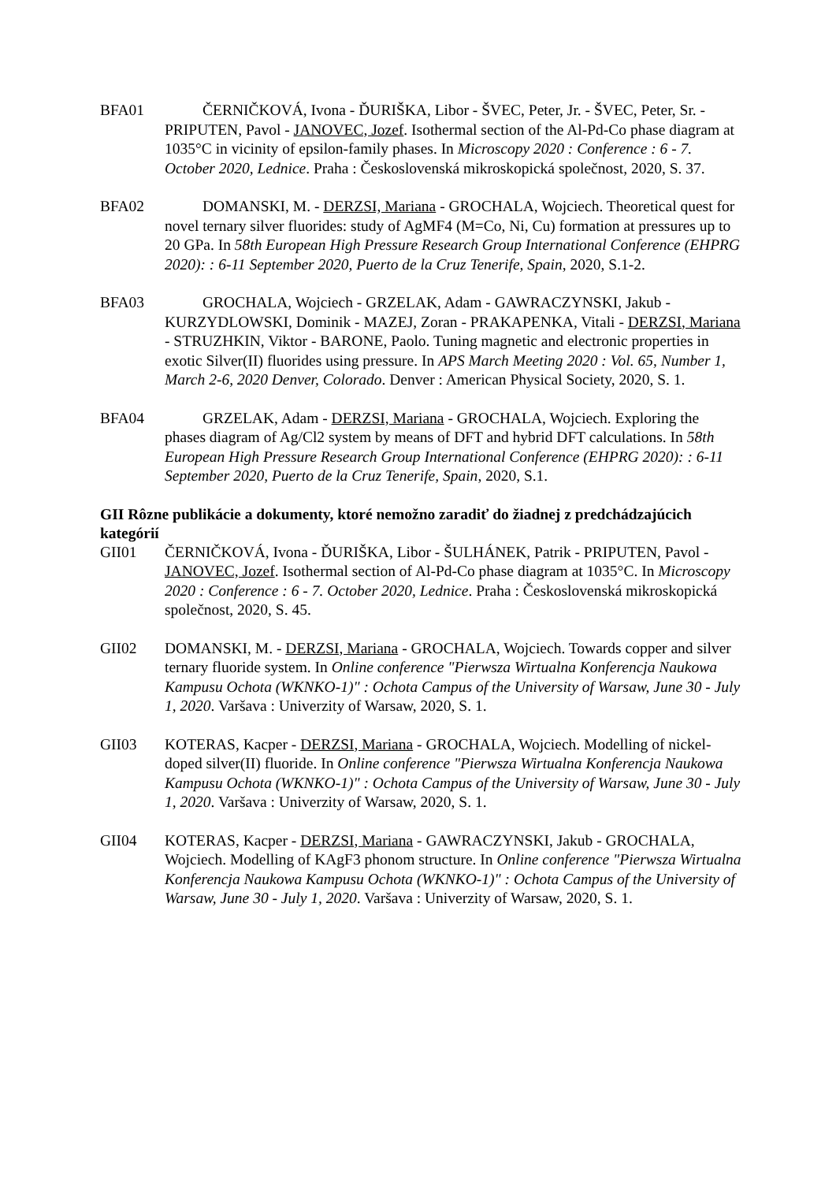BFA01 ČERNIČKOVÁ, Ivona - ĎURIŠKA, Libor - ŠVEC, Peter, Jr. - ŠVEC, Peter, Sr. - PRIPUTEN, Pavol - JANOVEC, Jozef. Isothermal section of the Al-Pd-Co phase diagram at 1035°C in vicinity of epsilon-family phases. In Microscopy 2020 : Conference : 6 - 7. October 2020, Lednice. Praha : Československá mikroskopická společnost, 2020, S. 37.
BFA02 DOMANSKI, M. - DERZSI, Mariana - GROCHALA, Wojciech. Theoretical quest for novel ternary silver fluorides: study of AgMF4 (M=Co, Ni, Cu) formation at pressures up to 20 GPa. In 58th European High Pressure Research Group International Conference (EHPRG 2020): : 6-11 September 2020, Puerto de la Cruz Tenerife, Spain, 2020, S.1-2.
BFA03 GROCHALA, Wojciech - GRZELAK, Adam - GAWRACZYNSKI, Jakub - KURZYDLOWSKI, Dominik - MAZEJ, Zoran - PRAKAPENKA, Vitali - DERZSI, Mariana - STRUZHKIN, Viktor - BARONE, Paolo. Tuning magnetic and electronic properties in exotic Silver(II) fluorides using pressure. In APS March Meeting 2020 : Vol. 65, Number 1, March 2-6, 2020 Denver, Colorado. Denver : American Physical Society, 2020, S. 1.
BFA04 GRZELAK, Adam - DERZSI, Mariana - GROCHALA, Wojciech. Exploring the phases diagram of Ag/Cl2 system by means of DFT and hybrid DFT calculations. In 58th European High Pressure Research Group International Conference (EHPRG 2020): : 6-11 September 2020, Puerto de la Cruz Tenerife, Spain, 2020, S.1.
GII Rôzne publikácie a dokumenty, ktoré nemožno zaradiť do žiadnej z predchádzajúcich kategórií
GII01 ČERNIČKOVÁ, Ivona - ĎURIŠKA, Libor - ŠULHÁNEK, Patrik - PRIPUTEN, Pavol - JANOVEC, Jozef. Isothermal section of Al-Pd-Co phase diagram at 1035°C. In Microscopy 2020 : Conference : 6 - 7. October 2020, Lednice. Praha : Československá mikroskopická společnost, 2020, S. 45.
GII02 DOMANSKI, M. - DERZSI, Mariana - GROCHALA, Wojciech. Towards copper and silver ternary fluoride system. In Online conference "Pierwsza Wirtualna Konferencja Naukowa Kampusu Ochota (WKNKO-1)" : Ochota Campus of the University of Warsaw, June 30 - July 1, 2020. Varšava : Univerzity of Warsaw, 2020, S. 1.
GII03 KOTERAS, Kacper - DERZSI, Mariana - GROCHALA, Wojciech. Modelling of nickel-doped silver(II) fluoride. In Online conference "Pierwsza Wirtualna Konferencja Naukowa Kampusu Ochota (WKNKO-1)" : Ochota Campus of the University of Warsaw, June 30 - July 1, 2020. Varšava : Univerzity of Warsaw, 2020, S. 1.
GII04 KOTERAS, Kacper - DERZSI, Mariana - GAWRACZYNSKI, Jakub - GROCHALA, Wojciech. Modelling of KAgF3 phonom structure. In Online conference "Pierwsza Wirtualna Konferencja Naukowa Kampusu Ochota (WKNKO-1)" : Ochota Campus of the University of Warsaw, June 30 - July 1, 2020. Varšava : Univerzity of Warsaw, 2020, S. 1.